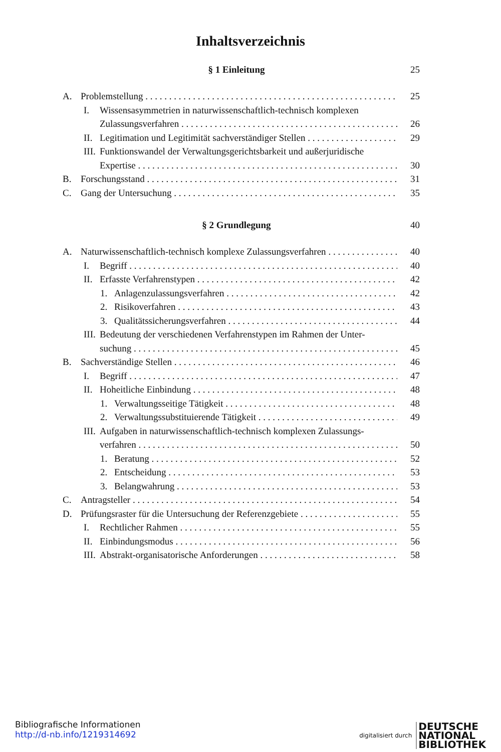Inhaltsverzeichnis
§ 1 Einleitung 25
A. Problemstellung 25
I. Wissensasymmetrien in naturwissenschaftlich-technisch komplexen
Zulassungsverfahren
26
II. Legitimation und Legitimität sachverständiger Stellen 29
III. Funktionswandel der Verwaltungsgerichtsbarkeit und außerjuridische
Expertise
30
B. Forschungsstand 31
C. Gang der Untersuchung 35
§ 2 Grundlegung 40
A. Naturwissenschaftlich-technisch komplexe Zulassungsverfahren 40
I. Begriff 40
II. Erfasste Verfahrenstypen 42
1. Anlagenzulassungsverfahren 42
2. Risikoverfahren 43
3. Qualitätssicherungsverfahren 44
III. Bedeutung der verschiedenen Verfahrenstypen im Rahmen der Unter-
suchung
45
B. Sachverständige Stellen 46
I. Begriff 47
II. Hoheitliche Einbindung 48
1. Verwaltungsseitige Tätigkeit 48
2. Verwaltungssubstituierende Tätigkeit 49
III. Aufgaben in naturwissenschaftlich-technisch komplexen Zulassungs-
verfahren
50
1. Beratung 52
2. Entscheidung 53
3. Belangwahrung 53
C. Antragsteller 54
D. Prüfungsraster für die Untersuchung der Referenzgebiete 55
I. Rechtlicher Rahmen 55
II. Einbindungsmodus 56
III. Abstrakt-organisatorische Anforderungen 58
Bibliografische Informationen
http://d-nb.info/1219314692
digitalisiert durch DEUTSCHE
NATIONAL
BIBLIOTHEK